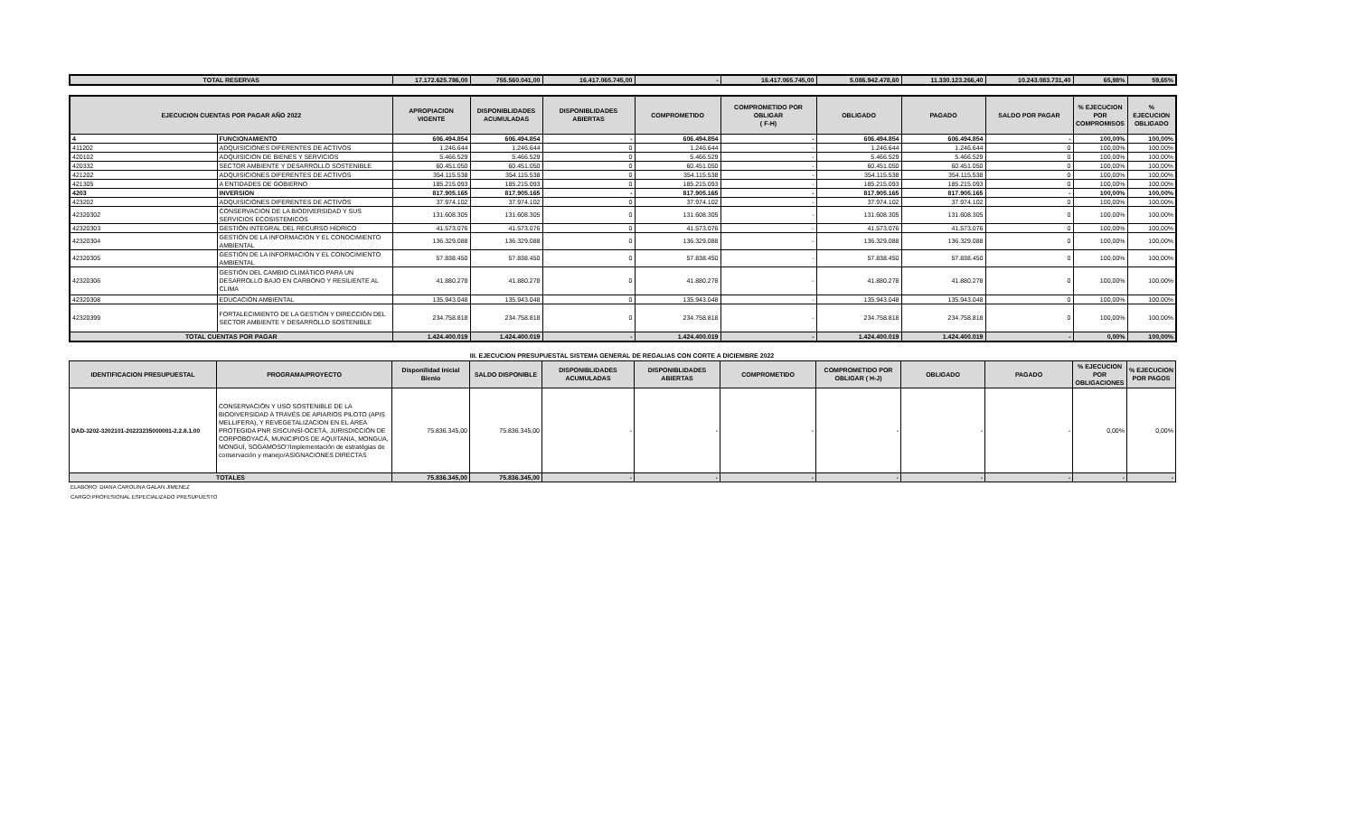| TOTAL RESERVAS | 17.172.625.786,00 | 755.560.041,00 | 16.417.065.745,00 | - | 16.417.065.745,00 | 5.086.942.478,60 | 11.330.123.266,40 | 10.243.083.731,40 | 65,98% | 59,65% |
| EJECUCION CUENTAS POR PAGAR AÑO 2022 | | APROPIACION VIGENTE | DISPONIBLIDADES ACUMULADAS | DISPONIBLIDADES ABIERTAS | COMPROMETIDO | COMPROMETIDO POR OBLIGAR ( F-H) | OBLIGADO | PAGADO | SALDO POR PAGAR | % EJECUCION POR COMPROMISOS | % EJECUCION OBLIGADO |
| --- | --- | --- | --- | --- | --- | --- | --- | --- | --- | --- | --- |
| 4 | FUNCIONAMIENTO | 606.494.854 | 606.494.854 | - | 606.494.854 | - | 606.494.854 | 606.494.854 | - | 100,00% | 100,00% |
| 411202 | ADQUISICIONES DIFERENTES DE ACTIVOS | 1.246.644 | 1.246.644 | 0 | 1.246.644 | - | 1.246.644 | 1.246.644 | 0 | 100,00% | 100,00% |
| 420102 | ADQUISICION DE BIENES Y SERVICIOS | 5.466.529 | 5.466.529 | 0 | 5.466.529 | - | 5.466.529 | 5.466.529 | 0 | 100,00% | 100,00% |
| 420332 | SECTOR AMBIENTE Y DESARROLLO SOSTENIBLE | 60.451.050 | 60.451.050 | 0 | 60.451.050 | - | 60.451.050 | 60.451.050 | 0 | 100,00% | 100,00% |
| 421202 | ADQUISICIONES DIFERENTES DE ACTIVOS | 354.115.538 | 354.115.538 | 0 | 354.115.538 | - | 354.115.538 | 354.115.538 | 0 | 100,00% | 100,00% |
| 421305 | A ENTIDADES DE GOBIERNO | 185.215.093 | 185.215.093 | 0 | 185.215.093 | - | 185.215.093 | 185.215.093 | 0 | 100,00% | 100,00% |
| 4203 | INVERSION | 817.905.165 | 817.905.165 | - | 817.905.165 | - | 817.905.165 | 817.905.165 | - | 100,00% | 100,00% |
| 423202 | ADQUISICIONES DIFERENTES DE ACTIVOS | 37.974.102 | 37.974.102 | 0 | 37.974.102 | - | 37.974.102 | 37.974.102 | 0 | 100,00% | 100,00% |
| 42320302 | CONSERVACION DE LA BIODIVERSIDAD Y SUS SERVICIOS ECOSISTEMICOS | 131.608.305 | 131.608.305 | 0 | 131.608.305 | - | 131.608.305 | 131.608.305 | 0 | 100,00% | 100,00% |
| 42320303 | GESTIÓN INTEGRAL DEL RECURSO HÍDRICO | 41.573.076 | 41.573.076 | 0 | 41.573.076 | - | 41.573.076 | 41.573.076 | 0 | 100,00% | 100,00% |
| 42320304 | GESTIÓN DE LA INFORMACIÓN Y EL CONOCIMIENTO AMBIENTAL | 136.329.088 | 136.329.088 | 0 | 136.329.088 | - | 136.329.088 | 136.329.088 | 0 | 100,00% | 100,00% |
| 42320305 | GESTIÓN DE LA INFORMACIÓN Y EL CONOCIMIENTO AMBIENTAL | 57.838.450 | 57.838.450 | 0 | 57.838.450 | - | 57.838.450 | 57.838.450 | 0 | 100,00% | 100,00% |
| 42320306 | GESTIÓN DEL CAMBIO CLIMÁTICO PARA UN DESARROLLO BAJO EN CARBONO Y RESILIENTE AL CLIMA | 41.880.278 | 41.880.278 | 0 | 41.880.278 | - | 41.880.278 | 41.880.278 | 0 | 100,00% | 100,00% |
| 42320308 | EDUCACIÓN AMBIENTAL | 135.943.048 | 135.943.048 | 0 | 135.943.048 | - | 135.943.048 | 135.943.048 | 0 | 100,00% | 100,00% |
| 42320399 | FORTALECIMIENTO DE LA GESTIÓN Y DIRECCIÓN DEL SECTOR AMBIENTE Y DESARROLLO SOSTENIBLE | 234.758.818 | 234.758.818 | 0 | 234.758.818 | - | 234.758.818 | 234.758.818 | 0 | 100,00% | 100,00% |
| TOTAL CUENTAS POR PAGAR | | 1.424.400.019 | 1.424.400.019 | - | 1.424.400.019 | - | 1.424.400.019 | 1.424.400.019 | - | 0,00% | 100,00% |
III. EJECUCION PRESUPUESTAL SISTEMA GENERAL DE REGALIAS CON CORTE A DICIEMBRE 2022
| IDENTIFICACION PRESUPUESTAL | PROGRAMA/PROYECTO | Disponilidad Inicial Bienio | SALDO DISPONIBLE | DISPONIBLIDADES ACUMULADAS | DISPONIBLIDADES ABIERTAS | COMPROMETIDO | COMPROMETIDO POR OBLIGAR ( H-J) | OBLIGADO | PAGADO | % EJECUCION POR OBLIGACIONES | % EJECUCION POR PAGOS |
| --- | --- | --- | --- | --- | --- | --- | --- | --- | --- | --- | --- |
| DAD-3202-3202101-20223235000001-2.2.8.1.00 | CONSERVACIÓN Y USO SOSTENIBLE DE LA BIODIVERSIDAD A TRAVÉS DE APIARIOS PILOTO (APIS MELLIFERA), Y REVEGETALIZACION EN EL ÁREA PROTEGIDA PNR SISCUNSÍ-OCETÁ, JURISDICCIÓN DE CORPOBOYACÁ, MUNICIPIOS DE AQUITANIA, MONGUA, MONGUÍ, SOGAMOSO”/Implementación de estratégias de conservación y manejo/ASIGNACIONES DIRECTAS | 75.836.345,00 | 75.836.345,00 | - | - | - | - | - | - | 0,00% | 0,00% |
| TOTALES | | 75.836.345,00 | 75.836.345,00 | - | - | - | - | - | - | - | - |
ELABORO: DIANA CAROLINA GALAN JIMENEZ
CARGO:PROFESIONAL ESPECIALIZADO PRESUPUESTO